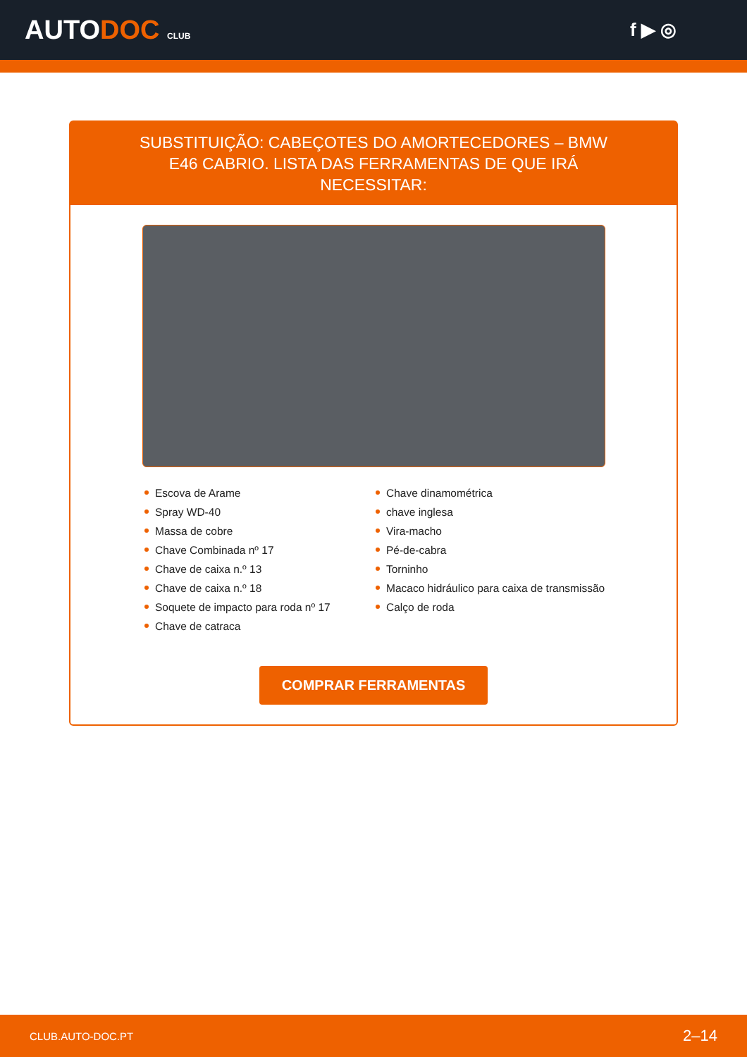AUTODOC CLUB
f ▶ ◎
SUBSTITUIÇÃO: CABEÇOTES DO AMORTECEDORES – BMW E46 CABRIO. LISTA DAS FERRAMENTAS DE QUE IRÁ NECESSITAR:
Escova de Arame
Spray WD-40
Massa de cobre
Chave Combinada nº 17
Chave de caixa n.º 13
Chave de caixa n.º 18
Soquete de impacto para roda nº 17
Chave de catraca
Chave dinamométrica
chave inglesa
Vira-macho
Pé-de-cabra
Torninho
Macaco hidráulico para caixa de transmissão
Calço de roda
COMPRAR FERRAMENTAS
CLUB.AUTO-DOC.PT 2–14